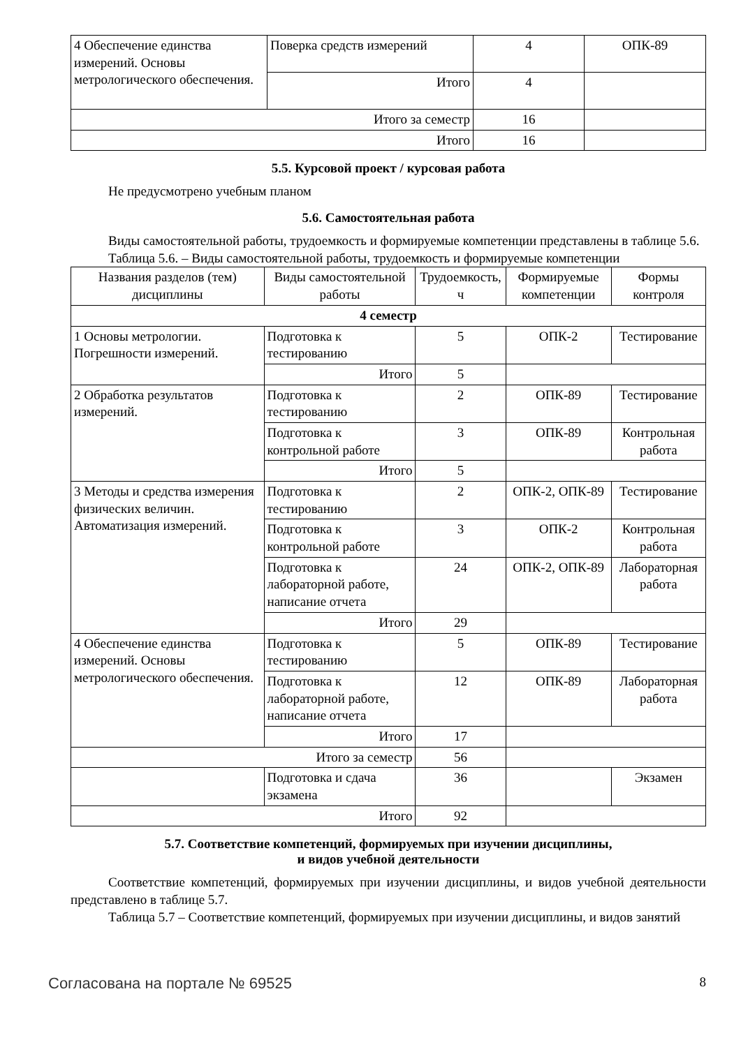| 4 Обеспечение единства измерений. Основы метрологического обеспечения. | Поверка средств измерений | 4 | ОПК-89 |
| | Итого | 4 | |
| Итого за семестр | | 16 | |
| Итого | | 16 | |
5.5. Курсовой проект / курсовая работа
Не предусмотрено учебным планом
5.6. Самостоятельная работа
Виды самостоятельной работы, трудоемкость и формируемые компетенции представлены в таблице 5.6.
Таблица 5.6. – Виды самостоятельной работы, трудоемкость и формируемые компетенции
| Названия разделов (тем) дисциплины | Виды самостоятельной работы | Трудоемкость, ч | Формируемые компетенции | Формы контроля |
| --- | --- | --- | --- | --- |
| 4 семестр | | | | |
| 1 Основы метрологии. Погрешности измерений. | Подготовка к тестированию | 5 | ОПК-2 | Тестирование |
| | Итого | 5 | | |
| 2 Обработка результатов измерений. | Подготовка к тестированию | 2 | ОПК-89 | Тестирование |
| | Подготовка к контрольной работе | 3 | ОПК-89 | Контрольная работа |
| | Итого | 5 | | |
| 3 Методы и средства измерения физических величин. Автоматизация измерений. | Подготовка к тестированию | 2 | ОПК-2, ОПК-89 | Тестирование |
| | Подготовка к контрольной работе | 3 | ОПК-2 | Контрольная работа |
| | Подготовка к лабораторной работе, написание отчета | 24 | ОПК-2, ОПК-89 | Лабораторная работа |
| | Итого | 29 | | |
| 4 Обеспечение единства измерений. Основы метрологического обеспечения. | Подготовка к тестированию | 5 | ОПК-89 | Тестирование |
| | Подготовка к лабораторной работе, написание отчета | 12 | ОПК-89 | Лабораторная работа |
| | Итого | 17 | | |
| Итого за семестр | | 56 | | |
| | Подготовка и сдача экзамена | 36 | | Экзамен |
| Итого | | 92 | | |
5.7. Соответствие компетенций, формируемых при изучении дисциплины,
и видов учебной деятельности
Соответствие компетенций, формируемых при изучении дисциплины, и видов учебной деятельности представлено в таблице 5.7.
Таблица 5.7 – Соответствие компетенций, формируемых при изучении дисциплины, и видов занятий
Согласована на портале № 69525 8